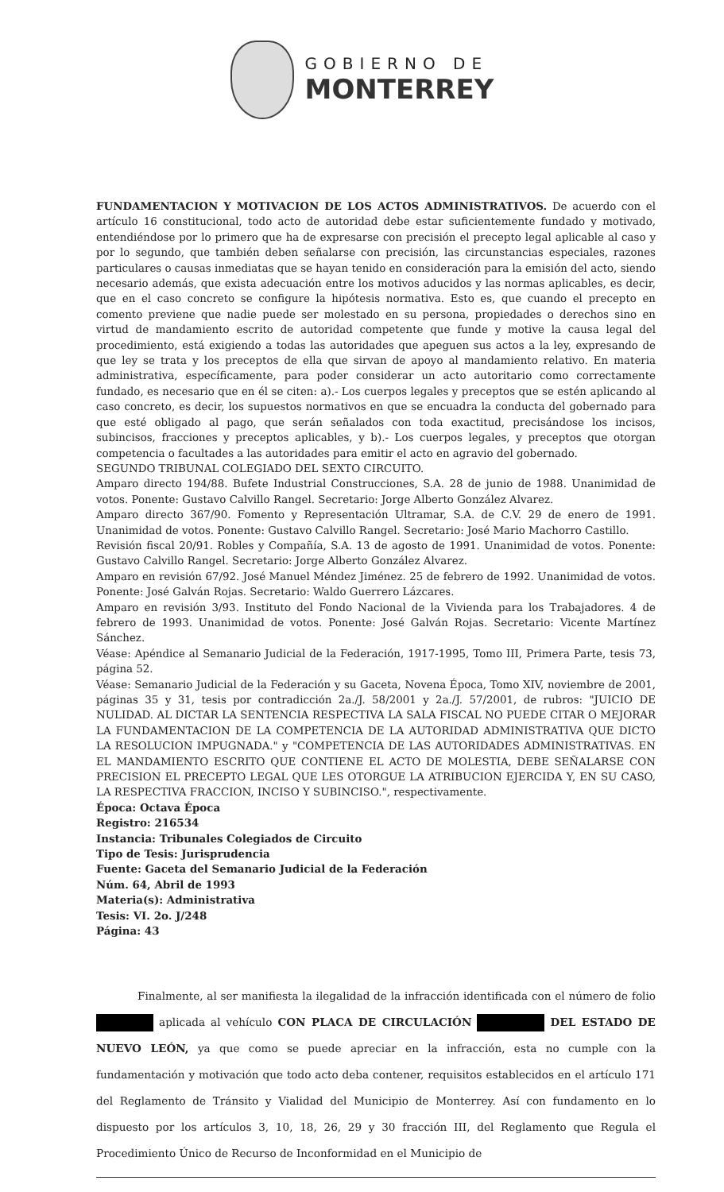GOBIERNO DE
MONTERREY
FUNDAMENTACION Y MOTIVACION DE LOS ACTOS ADMINISTRATIVOS. De acuerdo con el artículo 16 constitucional, todo acto de autoridad debe estar suficientemente fundado y motivado, entendiéndose por lo primero que ha de expresarse con precisión el precepto legal aplicable al caso y por lo segundo, que también deben señalarse con precisión, las circunstancias especiales, razones particulares o causas inmediatas que se hayan tenido en consideración para la emisión del acto, siendo necesario además, que exista adecuación entre los motivos aducidos y las normas aplicables, es decir, que en el caso concreto se configure la hipótesis normativa. Esto es, que cuando el precepto en comento previene que nadie puede ser molestado en su persona, propiedades o derechos sino en virtud de mandamiento escrito de autoridad competente que funde y motive la causa legal del procedimiento, está exigiendo a todas las autoridades que apeguen sus actos a la ley, expresando de que ley se trata y los preceptos de ella que sirvan de apoyo al mandamiento relativo. En materia administrativa, específicamente, para poder considerar un acto autoritario como correctamente fundado, es necesario que en él se citen: a).- Los cuerpos legales y preceptos que se estén aplicando al caso concreto, es decir, los supuestos normativos en que se encuadra la conducta del gobernado para que esté obligado al pago, que serán señalados con toda exactitud, precisándose los incisos, subincisos, fracciones y preceptos aplicables, y b).- Los cuerpos legales, y preceptos que otorgan competencia o facultades a las autoridades para emitir el acto en agravio del gobernado.
SEGUNDO TRIBUNAL COLEGIADO DEL SEXTO CIRCUITO.
Amparo directo 194/88. Bufete Industrial Construcciones, S.A. 28 de junio de 1988. Unanimidad de votos. Ponente: Gustavo Calvillo Rangel. Secretario: Jorge Alberto González Alvarez.
Amparo directo 367/90. Fomento y Representación Ultramar, S.A. de C.V. 29 de enero de 1991. Unanimidad de votos. Ponente: Gustavo Calvillo Rangel. Secretario: José Mario Machorro Castillo.
Revisión fiscal 20/91. Robles y Compañía, S.A. 13 de agosto de 1991. Unanimidad de votos. Ponente: Gustavo Calvillo Rangel. Secretario: Jorge Alberto González Alvarez.
Amparo en revisión 67/92. José Manuel Méndez Jiménez. 25 de febrero de 1992. Unanimidad de votos. Ponente: José Galván Rojas. Secretario: Waldo Guerrero Lázcares.
Amparo en revisión 3/93. Instituto del Fondo Nacional de la Vivienda para los Trabajadores. 4 de febrero de 1993. Unanimidad de votos. Ponente: José Galván Rojas. Secretario: Vicente Martínez Sánchez.
Véase: Apéndice al Semanario Judicial de la Federación, 1917-1995, Tomo III, Primera Parte, tesis 73, página 52.
Véase: Semanario Judicial de la Federación y su Gaceta, Novena Época, Tomo XIV, noviembre de 2001, páginas 35 y 31, tesis por contradicción 2a./J. 58/2001 y 2a./J. 57/2001, de rubros: "JUICIO DE NULIDAD. AL DICTAR LA SENTENCIA RESPECTIVA LA SALA FISCAL NO PUEDE CITAR O MEJORAR LA FUNDAMENTACION DE LA COMPETENCIA DE LA AUTORIDAD ADMINISTRATIVA QUE DICTO LA RESOLUCION IMPUGNADA." y "COMPETENCIA DE LAS AUTORIDADES ADMINISTRATIVAS. EN EL MANDAMIENTO ESCRITO QUE CONTIENE EL ACTO DE MOLESTIA, DEBE SEÑALARSE CON PRECISION EL PRECEPTO LEGAL QUE LES OTORGUE LA ATRIBUCION EJERCIDA Y, EN SU CASO, LA RESPECTIVA FRACCION, INCISO Y SUBINCISO.", respectivamente.
Época: Octava Época
Registro: 216534
Instancia: Tribunales Colegiados de Circuito
Tipo de Tesis: Jurisprudencia
Fuente: Gaceta del Semanario Judicial de la Federación
Núm. 64, Abril de 1993
Materia(s): Administrativa
Tesis: VI. 2o. J/248
Página: 43
Finalmente, al ser manifiesta la ilegalidad de la infracción identificada con el número de folio aplicada al vehículo CON PLACA DE CIRCULACIÓN DEL ESTADO DE NUEVO LEÓN, ya que como se puede apreciar en la infracción, esta no cumple con la fundamentación y motivación que todo acto deba contener, requisitos establecidos en el artículo 171 del Reglamento de Tránsito y Vialidad del Municipio de Monterrey. Así con fundamento en lo dispuesto por los artículos 3, 10, 18, 26, 29 y 30 fracción III, del Reglamento que Regula el Procedimiento Único de Recurso de Inconformidad en el Municipio de